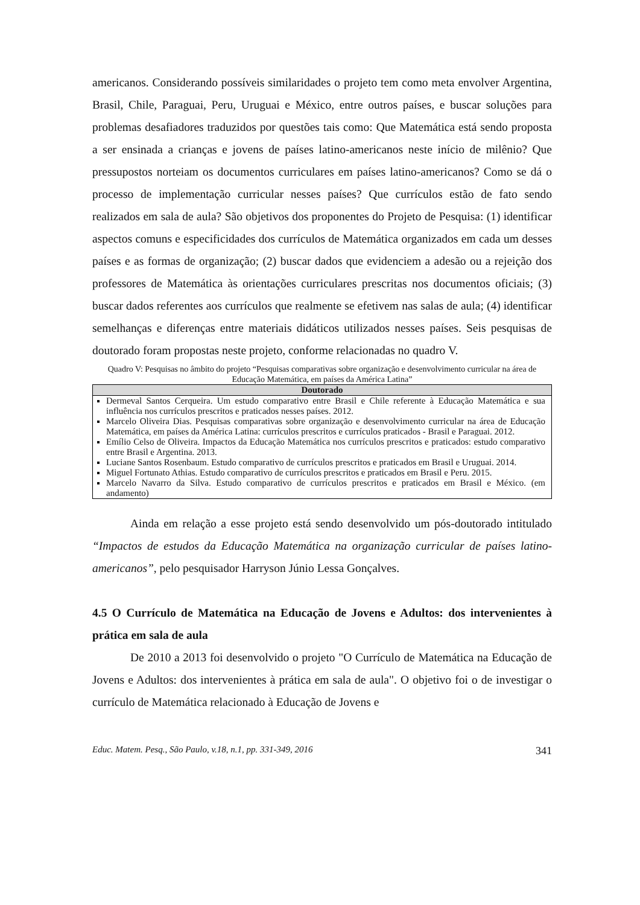americanos. Considerando possíveis similaridades o projeto tem como meta envolver Argentina, Brasil, Chile, Paraguai, Peru, Uruguai e México, entre outros países, e buscar soluções para problemas desafiadores traduzidos por questões tais como: Que Matemática está sendo proposta a ser ensinada a crianças e jovens de países latino-americanos neste início de milênio? Que pressupostos norteiam os documentos curriculares em países latino-americanos? Como se dá o processo de implementação curricular nesses países? Que currículos estão de fato sendo realizados em sala de aula? São objetivos dos proponentes do Projeto de Pesquisa: (1) identificar aspectos comuns e especificidades dos currículos de Matemática organizados em cada um desses países e as formas de organização; (2) buscar dados que evidenciem a adesão ou a rejeição dos professores de Matemática às orientações curriculares prescritas nos documentos oficiais; (3) buscar dados referentes aos currículos que realmente se efetivem nas salas de aula; (4) identificar semelhanças e diferenças entre materiais didáticos utilizados nesses países. Seis pesquisas de doutorado foram propostas neste projeto, conforme relacionadas no quadro V.
Quadro V: Pesquisas no âmbito do projeto “Pesquisas comparativas sobre organização e desenvolvimento curricular na área de Educação Matemática, em países da América Latina”
| Doutorado |
| --- |
| Dermeval Santos Cerqueira. Um estudo comparativo entre Brasil e Chile referente à Educação Matemática e sua influência nos currículos prescritos e praticados nesses países. 2012. Marcelo Oliveira Dias. Pesquisas comparativas sobre organização e desenvolvimento curricular na área de Educação Matemática, em países da América Latina: currículos prescritos e currículos praticados - Brasil e Paraguai. 2012. Emílio Celso de Oliveira. Impactos da Educação Matemática nos currículos prescritos e praticados: estudo comparativo entre Brasil e Argentina. 2013. Luciane Santos Rosenbaum. Estudo comparativo de currículos prescritos e praticados em Brasil e Uruguai. 2014. Miguel Fortunato Athias. Estudo comparativo de currículos prescritos e praticados em Brasil e Peru. 2015. Marcelo Navarro da Silva. Estudo comparativo de currículos prescritos e praticados em Brasil e México. (em andamento) |
Ainda em relação a esse projeto está sendo desenvolvido um pós-doutorado intitulado “Impactos de estudos da Educação Matemática na organização curricular de países latino-americanos”, pelo pesquisador Harryson Júnio Lessa Gonçalves.
4.5 O Currículo de Matemática na Educação de Jovens e Adultos: dos intervenientes à prática em sala de aula
De 2010 a 2013 foi desenvolvido o projeto "O Currículo de Matemática na Educação de Jovens e Adultos: dos intervenientes à prática em sala de aula". O objetivo foi o de investigar o currículo de Matemática relacionado à Educação de Jovens e
Educ. Matem. Pesq., São Paulo, v.18, n.1, pp. 331-349, 2016 341